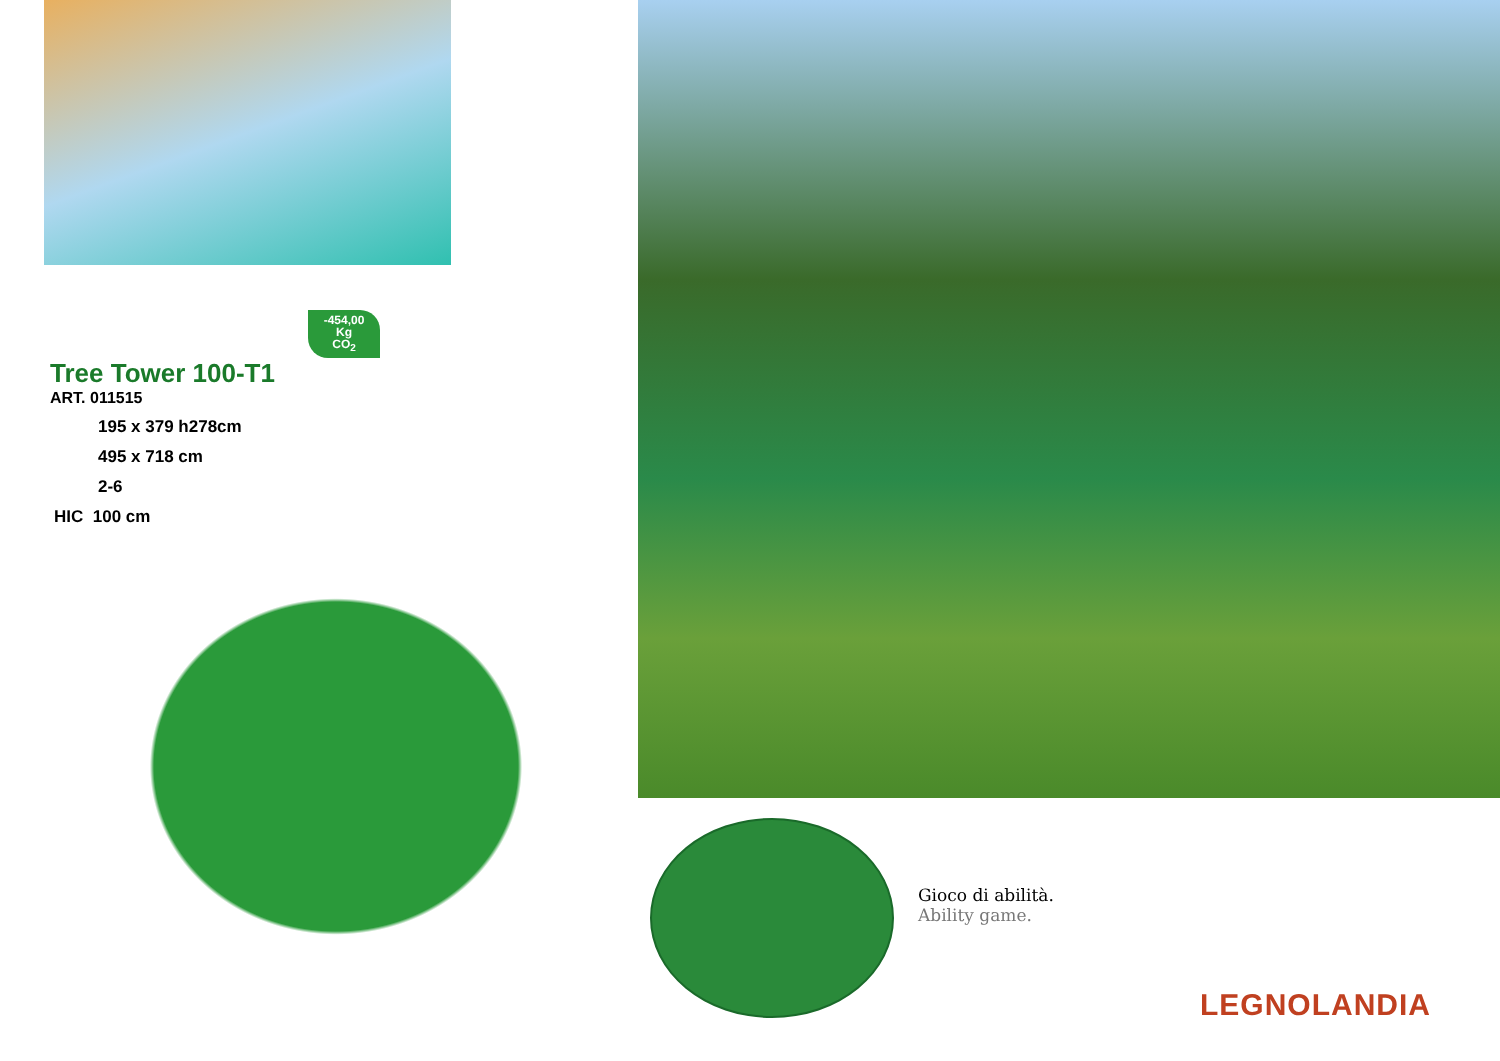-454,00
Kg
CO<sub>2</sub>
Tree Tower 100-T1
ART. 011515
195 x 379 h278cm
495 x 718 cm
2-6
HIC 100 cm
Gioco di abilità.
Ability game.
LEGNOLANDIA